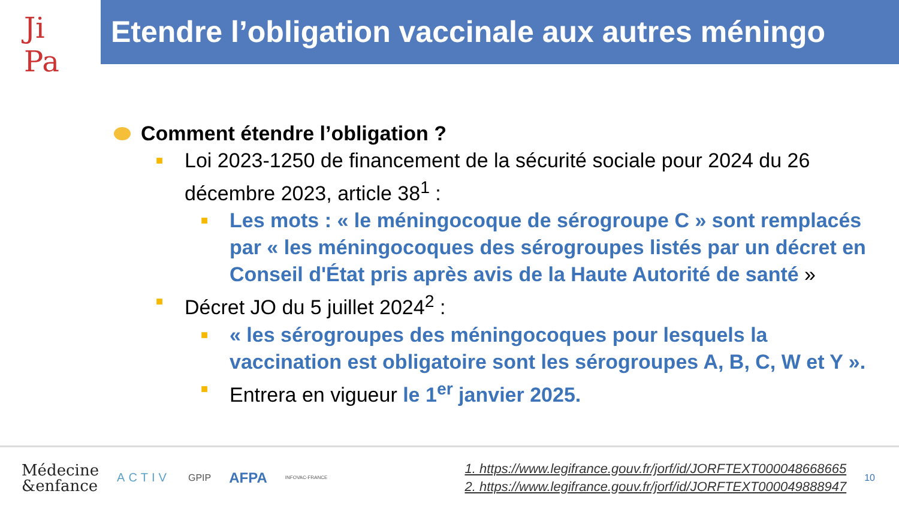Ji
Pa
Etendre l’obligation vaccinale aux autres méningo
Comment étendre l’obligation ?
■
Loi 2023-1250 de financement de la sécurité sociale pour 2024 du 26 décembre 2023, article 38<sup>1</sup> :
■
Les mots : « le méningocoque de sérogroupe C » sont remplacés par « les méningocoques des sérogroupes listés par un décret en Conseil d'État pris après avis de la Haute Autorité de santé »
■
Décret JO du 5 juillet 2024<sup>2</sup> :
■
« les sérogroupes des méningocoques pour lesquels la vaccination est obligatoire sont les sérogroupes A, B, C, W et Y ».
■
Entrera en vigueur le 1<sup>er</sup> janvier 2025.
Médecine
&enfance
ACTIV
GPIP
AFPA
INFOVAC-FRANCE
1. https://www.legifrance.gouv.fr/jorf/id/JORFTEXT000048668665
2. https://www.legifrance.gouv.fr/jorf/id/JORFTEXT000049888947
10